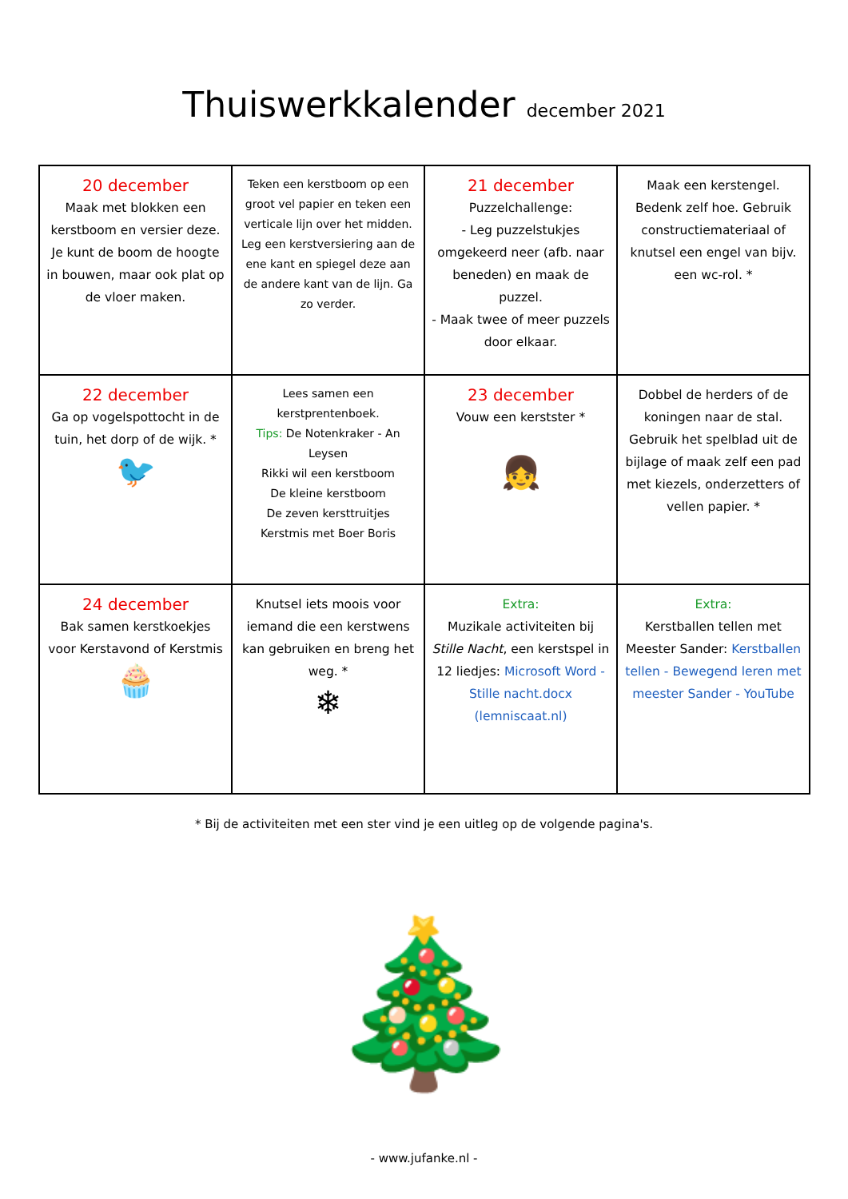Thuiswerkkalender december 2021
| 20 december Maak met blokken een kerstboom en versier deze. Je kunt de boom de hoogte in bouwen, maar ook plat op de vloer maken. | Teken een kerstboom op een groot vel papier en teken een verticale lijn over het midden. Leg een kerstversiering aan de ene kant en spiegel deze aan de andere kant van de lijn. Ga zo verder. | 21 december Puzzelchallenge: - Leg puzzelstukjes omgekeerd neer (afb. naar beneden) en maak de puzzel. - Maak twee of meer puzzels door elkaar. | Maak een kerstengel. Bedenk zelf hoe. Gebruik constructiemateriaal of knutsel een engel van bijv. een wc-rol. * |
| 22 december Ga op vogelspottocht in de tuin, het dorp of de wijk. * 🐦 | Lees samen een kerstprentenboek. Tips: De Notenkraker - An Leysen Rikki wil een kerstboom De kleine kerstboom De zeven kersttruitjes Kerstmis met Boer Boris | 23 december Vouw een kerstster * 👧 | Dobbel de herders of de koningen naar de stal. Gebruik het spelblad uit de bijlage of maak zelf een pad met kiezels, onderzetters of vellen papier. * |
| 24 december Bak samen kerstkoekjes voor Kerstavond of Kerstmis 🧁 | Knutsel iets moois voor iemand die een kerstwens kan gebruiken en breng het weg. * ❄ | Extra: Muzikale activiteiten bij Stille Nacht , een kerstspel in 12 liedjes: Microsoft Word - Stille nacht.docx (lemniscaat.nl) | Extra: Kerstballen tellen met Meester Sander: Kerstballen tellen - Bewegend leren met meester Sander - YouTube |
* Bij de activiteiten met een ster vind je een uitleg op de volgende pagina's.
🎄
- www.jufanke.nl -